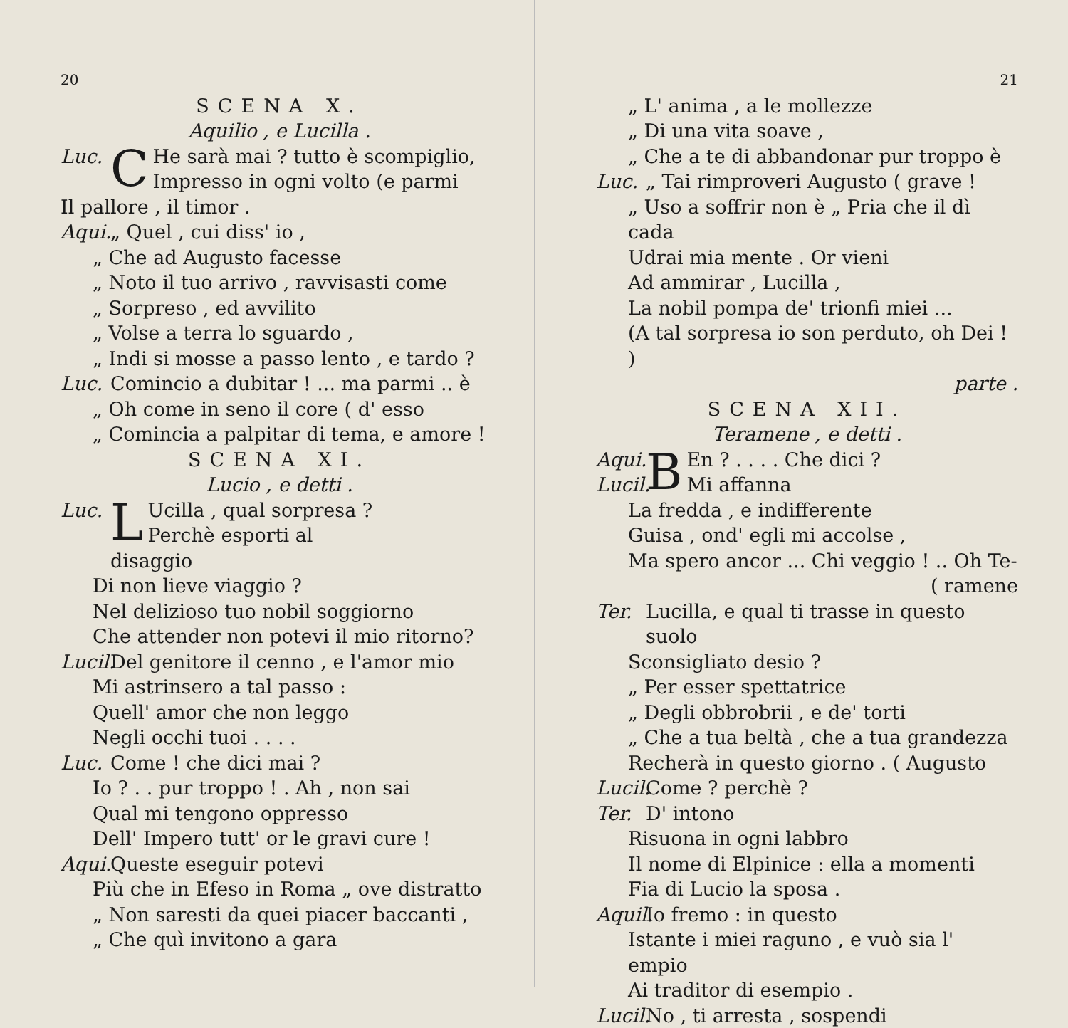20
SCENA X.
Aquilio , e Lucilla .
Luc.
CHe sarà mai ? tutto è scompiglio,
Impresso in ogni volto (e parmi
Il pallore , il timor .
Aqui. „ Quel , cui diss' io ,
„ Che ad Augusto facesse
„ Noto il tuo arrivo , ravvisasti come
„ Sorpreso , ed avvilito
„ Volse a terra lo sguardo ,
„ Indi si mosse a passo lento , e tardo ?
Luc. Comincio a dubitar ! ... ma parmi .. è
„ Oh come in seno il core ( d' esso
„ Comincia a palpitar di tema, e amore !
SCENA XI.
Lucio , e detti .
Luc.
LUcilla , qual sorpresa ?
Perchè esporti al disaggio
Di non lieve viaggio ?
Nel delizioso tuo nobil soggiorno
Che attender non potevi il mio ritorno?
Lucil. Del genitore il cenno , e l'amor mio
Mi astrinsero a tal passo :
Quell' amor che non leggo
Negli occhi tuoi . . . .
Luc. Come ! che dici mai ?
Io ? . . pur troppo ! . Ah , non sai
Qual mi tengono oppresso
Dell' Impero tutt' or le gravi cure !
Aqui. Queste eseguir potevi
Più che in Efeso in Roma „ ove distratto
„ Non saresti da quei piacer baccanti ,
„ Che quì invitono a gara
21
„ L' anima , a le mollezze
„ Di una vita soave ,
„ Che a te di abbandonar pur troppo è
Luc. „ Tai rimproveri Augusto ( grave !
„ Uso a soffrir non è „ Pria che il dì cada
Udrai mia mente . Or vieni
Ad ammirar , Lucilla ,
La nobil pompa de' trionfi miei ...
(A tal sorpresa io son perduto, oh Dei ! )
parte .
SCENA XII.
Teramene , e detti .
Aqui.
Lucil.
BEn ? . . . . Che dici ?
Mi affanna
La fredda , e indifferente
Guisa , ond' egli mi accolse ,
Ma spero ancor ... Chi veggio ! .. Oh Te-
( ramene
Ter. Lucilla, e qual ti trasse in questo suolo
Sconsigliato desio ?
„ Per esser spettatrice
„ Degli obbrobrii , e de' torti
„ Che a tua beltà , che a tua grandezza
Recherà in questo giorno . ( Augusto
Lucil. Come ? perchè ?
Ter. D' intono
Risuona in ogni labbro
Il nome di Elpinice : ella a momenti
Fia di Lucio la sposa .
Aquil. Io fremo : in questo
Istante i miei raguno , e vuò sia l' empio
Ai traditor di esempio .
Lucil. No , ti arresta , sospendi